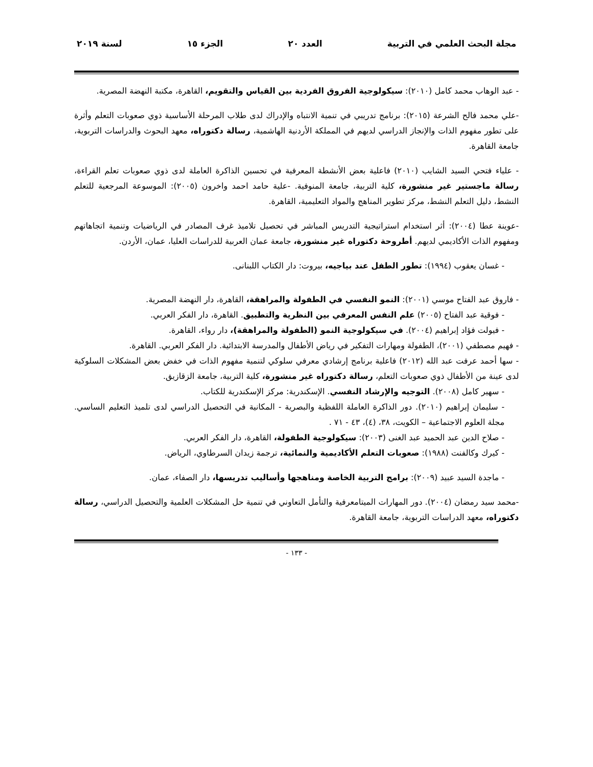مجلة البحث العلمي في التربية العدد ٢٠ الجزء ١٥ لسنة ٢٠١٩
- عبد الوهاب محمد كامل (٢٠١٠): سيكولوجية الفروق الفردية بين القياس والتقويم، القاهرة، مكتبة النهضة المصرية.
-علي محمد فالح الشرعة (٢٠١٥): برنامج تدريبي في تنمية الانتباه والإدراك لدى طلاب المرحلة الأساسية ذوي صعوبات التعلم وأثرة على تطور مفهوم الذات والإنجاز الدراسي لديهم في المملكة الأردنية الهاشمية، رسالة دكتوراه، معهد البحوث والدراسات التربوية، جامعة القاهرة.
- علياء فتحي السيد الشايب (٢٠١٠) فاعلية بعض الأنشطة المعرفية في تحسين الذاكرة العاملة لدى ذوي صعوبات تعلم القراءة، رسالة ماجستير غير منشورة، كلية التربية، جامعة المنوفية. -علية حامد احمد واخرون (٢٠٠٥): الموسوعة المرجعية للتعلم النشط، دليل التعلم النشط، مركز تطوير المناهج والمواد التعليمية، القاهرة.
-عوينة عطا (٢٠٠٤): أثر استخدام استراتيجية التدريس المباشر في تحصيل تلاميذ غرف المصادر في الرياضيات وتنمية اتجاهاتهم ومفهوم الذات الأكاديمي لديهم. أطروحة دكتوراه غير منشورة، جامعة عمان العربية للدراسات العليا، عمان، الأردن.
- غسان يعقوب (١٩٩٤): تطور الطفل عند بياجيه، بيروت: دار الكتاب اللبنانى.
- فاروق عبد الفتاح موسي (٢٠٠١): النمو النفسي في الطفولة والمراهقة، القاهرة، دار النهضة المصرية.
- فوقية عبد الفتاح (٢٠٠٥) علم النفس المعرفي بين النظرية والتطبيق. القاهرة، دار الفكر العربي.
- فيولت فؤاد إبراهيم (٢٠٠٤). في سيكولوجية النمو (الطفولة والمراهقة)، دار رواء، القاهرة.
- فهيم مصطفي (٢٠٠١)، الطفولة ومهارات التفكير في رياض الأطفال والمدرسة الابتدائية. دار الفكر العربي. القاهرة.
- سها أحمد عرفت عبد الله (٢٠١٢) فاعلية برنامج إرشادي معرفي سلوكي لتنمية مفهوم الذات في خفض بعض المشكلات السلوكية لدى عينة من الأطفال ذوي صعوبات التعلم، رسالة دكتوراه غير منشورة، كلية التربية، جامعة الزقازيق.
- سهير كامل (٢٠٠٨). التوجيه والإرشاد النفسي. الإسكندرية: مركز الإسكندرية للكتاب.
- سليمان إبراهيم (٢٠١٠). دور الذاكرة العاملة اللفظية والبصرية - المكانية في التحصيل الدراسي لدى تلميذ التعليم الساسي. مجلة العلوم الاجتماعية – الكويت، ٣٨، (٤)، ٤٣ - ٧١ .
- صلاح الدين عبد الحميد عبد الغنى (٢٠٠٣): سيكولوجية الطفولة، القاهرة، دار الفكر العربي.
- كيرك وكالفنت (١٩٨٨): صعوبات التعلم الأكاديمية والنمائية، ترجمة زيدان السرطاوي، الرياض.
- ماجدة السيد عبيد (٢٠٠٩): برامج التربية الخاصة ومناهجها وأساليب تدريسها، دار الصفاء، عمان.
-محمد سيد رمضان (٢٠٠٤). دور المهارات الميتامعرفية والتأمل التعاوني في تنمية حل المشكلات العلمية والتحصيل الدراسي، رسالة دكتوراه، معهد الدراسات التربوية، جامعة القاهرة.
- ١٣٣ -